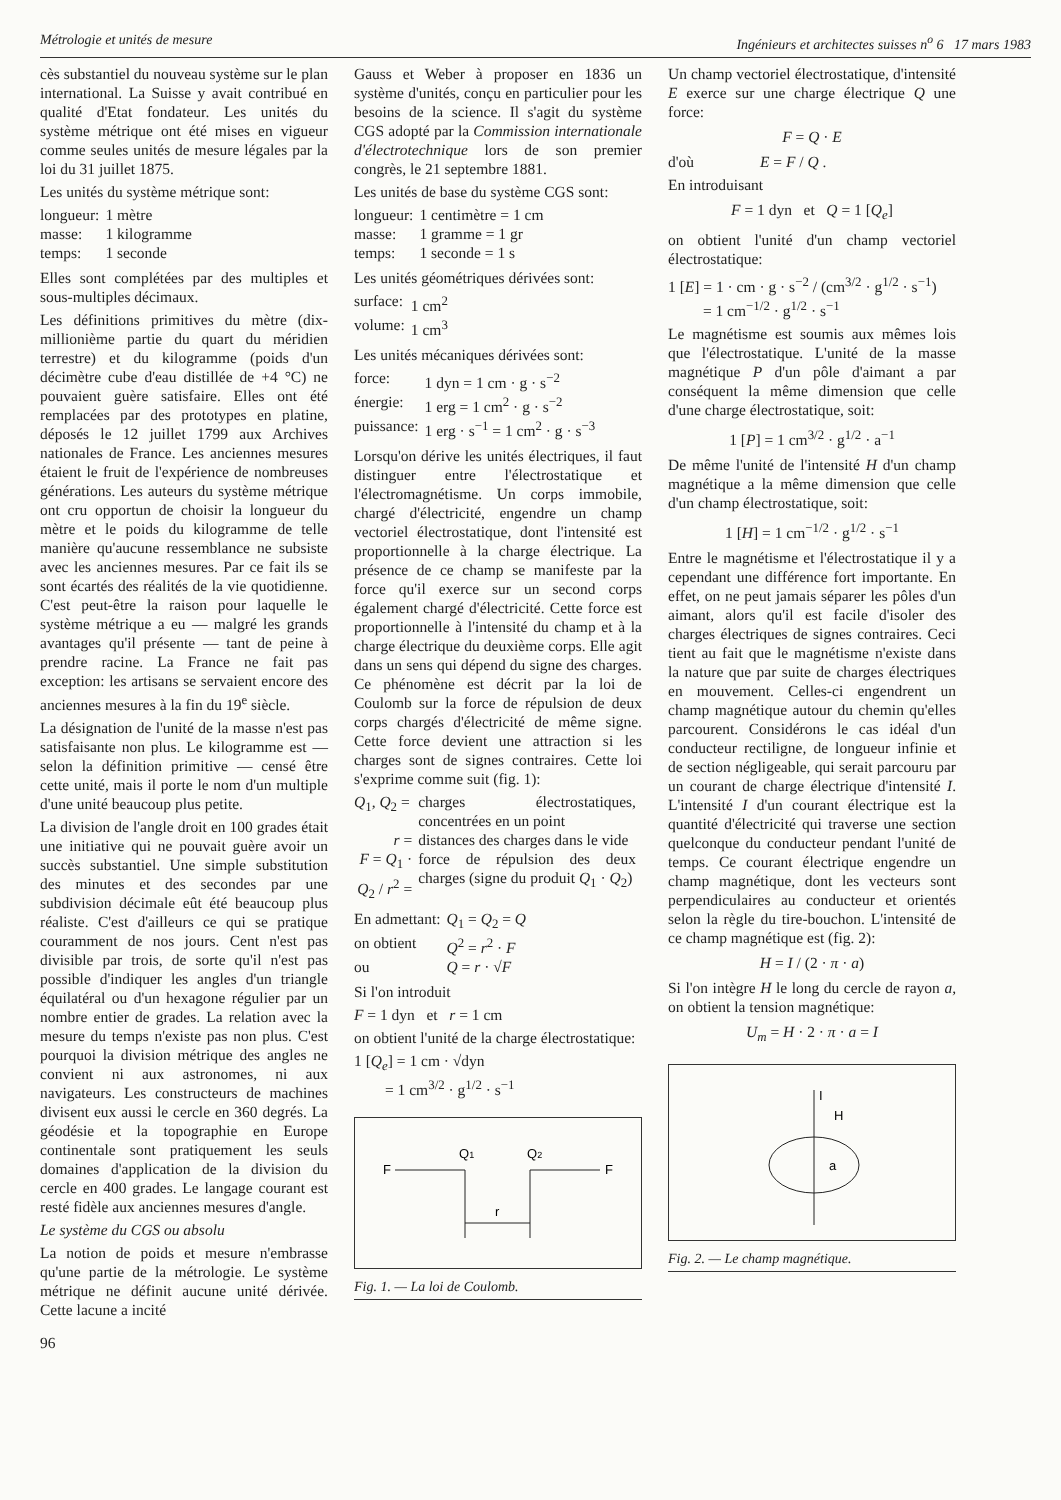Métrologie et unités de mesure Ingénieurs et architectes suisses n<sup>o</sup> 6 17 mars 1983
cès substantiel du nouveau système sur le plan international. La Suisse y avait contribué en qualité d'Etat fondateur. Les unités du système métrique ont été mises en vigueur comme seules unités de mesure légales par la loi du 31 juillet 1875.
Les unités du système métrique sont:
| longueur: | 1 mètre |
| masse: | 1 kilogramme |
| temps: | 1 seconde |
Elles sont complétées par des multiples et sous-multiples décimaux.
Les définitions primitives du mètre (dix-millionième partie du quart du méridien terrestre) et du kilogramme (poids d'un décimètre cube d'eau distillée de +4 °C) ne pouvaient guère satisfaire. Elles ont été remplacées par des prototypes en platine, déposés le 12 juillet 1799 aux Archives nationales de France. Les anciennes mesures étaient le fruit de l'expérience de nombreuses générations. Les auteurs du système métrique ont cru opportun de choisir la longueur du mètre et le poids du kilogramme de telle manière qu'aucune ressemblance ne subsiste avec les anciennes mesures. Par ce fait ils se sont écartés des réalités de la vie quotidienne. C'est peut-être la raison pour laquelle le système métrique a eu — malgré les grands avantages qu'il présente — tant de peine à prendre racine. La France ne fait pas exception: les artisans se servaient encore des anciennes mesures à la fin du 19<sup>e</sup> siècle.
La désignation de l'unité de la masse n'est pas satisfaisante non plus. Le kilogramme est — selon la définition primitive — censé être cette unité, mais il porte le nom d'un multiple d'une unité beaucoup plus petite.
La division de l'angle droit en 100 grades était une initiative qui ne pouvait guère avoir un succès substantiel. Une simple substitution des minutes et des secondes par une subdivision décimale eût été beaucoup plus réaliste. C'est d'ailleurs ce qui se pratique couramment de nos jours. Cent n'est pas divisible par trois, de sorte qu'il n'est pas possible d'indiquer les angles d'un triangle équilatéral ou d'un hexagone régulier par un nombre entier de grades. La relation avec la mesure du temps n'existe pas non plus. C'est pourquoi la division métrique des angles ne convient ni aux astronomes, ni aux navigateurs. Les constructeurs de machines divisent eux aussi le cercle en 360 degrés. La géodésie et la topographie en Europe continentale sont pratiquement les seuls domaines d'application de la division du cercle en 400 grades. Le langage courant est resté fidèle aux anciennes mesures d'angle.
Le système du CGS ou absolu
La notion de poids et mesure n'embrasse qu'une partie de la métrologie. Le système métrique ne définit aucune unité dérivée. Cette lacune a incité
96
Gauss et Weber à proposer en 1836 un système d'unités, conçu en particulier pour les besoins de la science. Il s'agit du système CGS adopté par la Commission internationale d'électrotechnique lors de son premier congrès, le 21 septembre 1881.
Les unités de base du système CGS sont:
| longueur: | 1 centimètre = 1 cm |
| masse: | 1 gramme = 1 gr |
| temps: | 1 seconde = 1 s |
Les unités géométriques dérivées sont:
| surface: | 1 cm<sup>2</sup> |
| volume: | 1 cm<sup>3</sup> |
Les unités mécaniques dérivées sont:
| force: | 1 dyn = 1 cm · g · s<sup>−2</sup> |
| énergie: | 1 erg = 1 cm<sup>2</sup> · g · s<sup>−2</sup> |
| puissance: | 1 erg · s<sup>−1</sup> = 1 cm<sup>2</sup> · g · s<sup>−3</sup> |
Lorsqu'on dérive les unités électriques, il faut distinguer entre l'électrostatique et l'électromagnétisme. Un corps immobile, chargé d'électricité, engendre un champ vectoriel électrostatique, dont l'intensité est proportionnelle à la charge électrique. La présence de ce champ se manifeste par la force qu'il exerce sur un second corps également chargé d'électricité. Cette force est proportionnelle à l'intensité du champ et à la charge électrique du deuxième corps. Elle agit dans un sens qui dépend du signe des charges. Ce phénomène est décrit par la loi de Coulomb sur la force de répulsion de deux corps chargés d'électricité de même signe. Cette force devient une attraction si les charges sont de signes contraires. Cette loi s'exprime comme suit (fig. 1):
| Q<sub>1</sub>, Q<sub>2</sub> = | charges électrostatiques, concentrées en un point |
| r = | distances des charges dans le vide |
| F = Q<sub>1</sub> · Q<sub>2</sub> / r<sup>2</sup> = | force de répulsion des deux charges (signe du produit Q<sub>1</sub> · Q<sub>2</sub>) |
| En admettant: | Q<sub>1</sub> = Q<sub>2</sub> = Q |
| on obtient | Q<sup>2</sup> = r<sup>2</sup> · F |
| ou | Q = r · √ F |
Si l'on introduit
F = 1 dyn et r = 1 cm
on obtient l'unité de la charge électrostatique:
1 [Q<sub>e</sub>] = 1 cm · √dyn
= 1 cm<sup>3/2</sup> · g<sup>1/2</sup> · s<sup>−1</sup>
F
Q1
Q2
F
r
Fig. 1. — La loi de Coulomb.
Un champ vectoriel électrostatique, d'intensité E exerce sur une charge électrique Q une force:
F = Q · E
d'où E = F / Q .
En introduisant
F = 1 dyn et Q = 1 [Q<sub>e</sub>]
on obtient l'unité d'un champ vectoriel électrostatique:
1 [E] = 1 · cm · g · s<sup>−2</sup> / (cm<sup>3/2</sup> · g<sup>1/2</sup> · s<sup>−1</sup>)
= 1 cm<sup>−1/2</sup> · g<sup>1/2</sup> · s<sup>−1</sup>
Le magnétisme est soumis aux mêmes lois que l'électrostatique. L'unité de la masse magnétique P d'un pôle d'aimant a par conséquent la même dimension que celle d'une charge électrostatique, soit:
1 [P] = 1 cm<sup>3/2</sup> · g<sup>1/2</sup> · a<sup>−1</sup>
De même l'unité de l'intensité H d'un champ magnétique a la même dimension que celle d'un champ électrostatique, soit:
1 [H] = 1 cm<sup>−1/2</sup> · g<sup>1/2</sup> · s<sup>−1</sup>
Entre le magnétisme et l'électrostatique il y a cependant une différence fort importante. En effet, on ne peut jamais séparer les pôles d'un aimant, alors qu'il est facile d'isoler des charges électriques de signes contraires. Ceci tient au fait que le magnétisme n'existe dans la nature que par suite de charges électriques en mouvement. Celles-ci engendrent un champ magnétique autour du chemin qu'elles parcourent. Considérons le cas idéal d'un conducteur rectiligne, de longueur infinie et de section négligeable, qui serait parcouru par un courant de charge électrique d'intensité I. L'intensité I d'un courant électrique est la quantité d'électricité qui traverse une section quelconque du conducteur pendant l'unité de temps. Ce courant électrique engendre un champ magnétique, dont les vecteurs sont perpendiculaires au conducteur et orientés selon la règle du tire-bouchon. L'intensité de ce champ magnétique est (fig. 2):
H = I / (2 · π · a)
Si l'on intègre H le long du cercle de rayon a, on obtient la tension magnétique:
U<sub>m</sub> = H · 2 · π · a = I
I
H
a
Fig. 2. — Le champ magnétique.